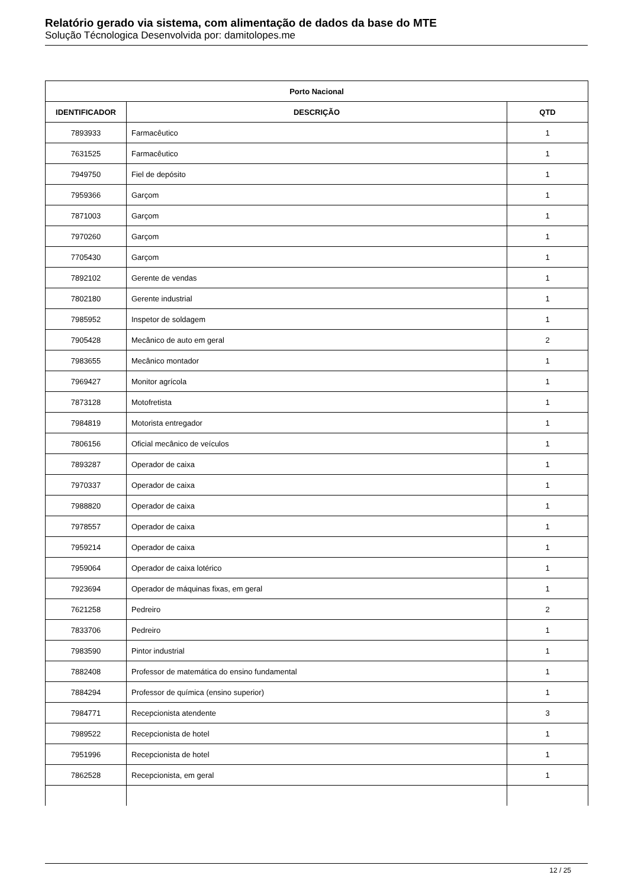Relatório gerado via sistema, com alimentação de dados da base do MTE
Solução Técnologica Desenvolvida por: damitolopes.me
| Porto Nacional | | |
| --- | --- | --- |
| IDENTIFICADOR | DESCRIÇÃO | QTD |
| 7893933 | Farmacêutico | 1 |
| 7631525 | Farmacêutico | 1 |
| 7949750 | Fiel de depósito | 1 |
| 7959366 | Garçom | 1 |
| 7871003 | Garçom | 1 |
| 7970260 | Garçom | 1 |
| 7705430 | Garçom | 1 |
| 7892102 | Gerente de vendas | 1 |
| 7802180 | Gerente industrial | 1 |
| 7985952 | Inspetor de soldagem | 1 |
| 7905428 | Mecânico de auto em geral | 2 |
| 7983655 | Mecânico montador | 1 |
| 7969427 | Monitor agrícola | 1 |
| 7873128 | Motofretista | 1 |
| 7984819 | Motorista entregador | 1 |
| 7806156 | Oficial mecânico de veículos | 1 |
| 7893287 | Operador de caixa | 1 |
| 7970337 | Operador de caixa | 1 |
| 7988820 | Operador de caixa | 1 |
| 7978557 | Operador de caixa | 1 |
| 7959214 | Operador de caixa | 1 |
| 7959064 | Operador de caixa lotérico | 1 |
| 7923694 | Operador de máquinas fixas, em geral | 1 |
| 7621258 | Pedreiro | 2 |
| 7833706 | Pedreiro | 1 |
| 7983590 | Pintor industrial | 1 |
| 7882408 | Professor de matemática do ensino fundamental | 1 |
| 7884294 | Professor de química (ensino superior) | 1 |
| 7984771 | Recepcionista atendente | 3 |
| 7989522 | Recepcionista de hotel | 1 |
| 7951996 | Recepcionista de hotel | 1 |
| 7862528 | Recepcionista, em geral | 1 |
12 / 25